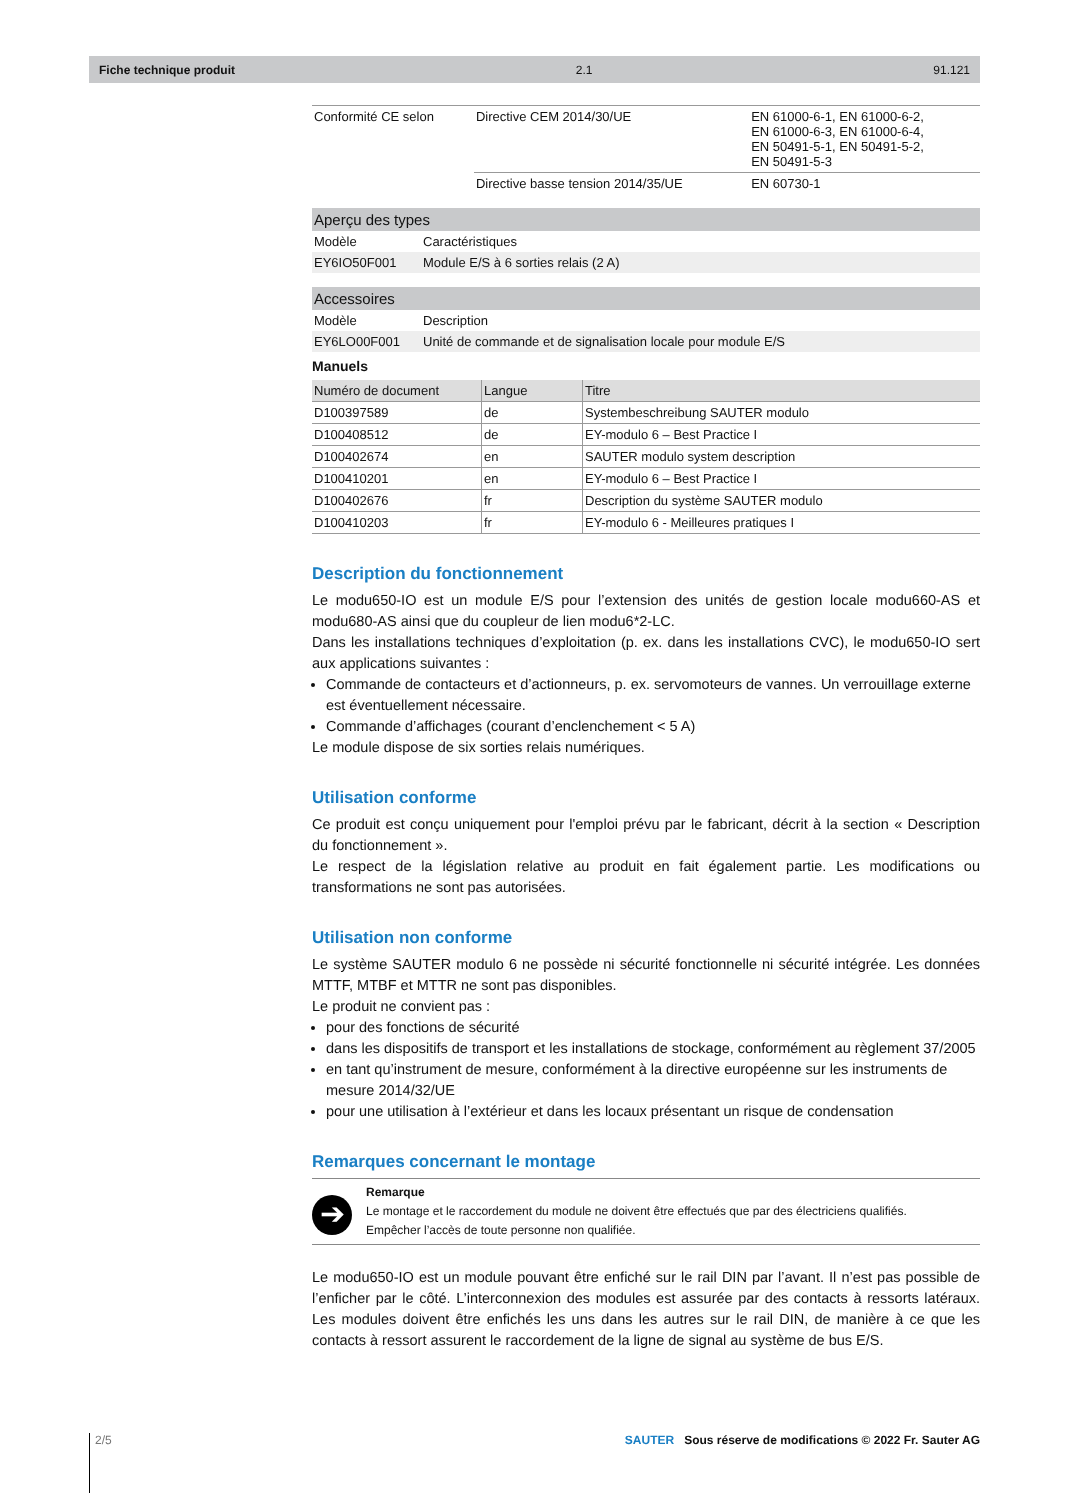Fiche technique produit 2.1 91.121
| Conformité CE selon | Directive CEM 2014/30/UE | EN 61000-6-1, EN 61000-6-2, EN 61000-6-3, EN 61000-6-4, EN 50491-5-1, EN 50491-5-2, EN 50491-5-3 |
| | Directive basse tension 2014/35/UE | EN 60730-1 |
| Aperçu des types | |
| --- | --- |
| Modèle | Caractéristiques |
| EY6IO50F001 | Module E/S à 6 sorties relais (2 A) |
| Accessoires | |
| --- | --- |
| Modèle | Description |
| EY6LO00F001 | Unité de commande et de signalisation locale pour module E/S |
Manuels
| Numéro de document | Langue | Titre |
| --- | --- | --- |
| D100397589 | de | Systembeschreibung SAUTER modulo |
| D100408512 | de | EY-modulo 6 – Best Practice I |
| D100402674 | en | SAUTER modulo system description |
| D100410201 | en | EY-modulo 6 – Best Practice I |
| D100402676 | fr | Description du système SAUTER modulo |
| D100410203 | fr | EY-modulo 6 - Meilleures pratiques I |
Description du fonctionnement
Le modu650-IO est un module E/S pour l’extension des unités de gestion locale modu660-AS et modu680-AS ainsi que du coupleur de lien modu6*2-LC.
Dans les installations techniques d’exploitation (p. ex. dans les installations CVC), le modu650-IO sert aux applications suivantes :
Commande de contacteurs et d’actionneurs, p. ex. servomoteurs de vannes. Un verrouillage externe est éventuellement nécessaire.
Commande d’affichages (courant d’enclenchement < 5 A)
Le module dispose de six sorties relais numériques.
Utilisation conforme
Ce produit est conçu uniquement pour l'emploi prévu par le fabricant, décrit à la section « Description du fonctionnement ».
Le respect de la législation relative au produit en fait également partie. Les modifications ou transformations ne sont pas autorisées.
Utilisation non conforme
Le système SAUTER modulo 6 ne possède ni sécurité fonctionnelle ni sécurité intégrée. Les données MTTF, MTBF et MTTR ne sont pas disponibles.
Le produit ne convient pas :
pour des fonctions de sécurité
dans les dispositifs de transport et les installations de stockage, conformément au règlement 37/2005
en tant qu’instrument de mesure, conformément à la directive européenne sur les instruments de mesure 2014/32/UE
pour une utilisation à l’extérieur et dans les locaux présentant un risque de condensation
Remarques concernant le montage
➔
Remarque
Le montage et le raccordement du module ne doivent être effectués que par des électriciens qualifiés.
Empêcher l’accès de toute personne non qualifiée.
Le modu650-IO est un module pouvant être enfiché sur le rail DIN par l’avant. Il n’est pas possible de l’enficher par le côté. L’interconnexion des modules est assurée par des contacts à ressorts latéraux. Les modules doivent être enfichés les uns dans les autres sur le rail DIN, de manière à ce que les contacts à ressort assurent le raccordement de la ligne de signal au système de bus E/S.
2/5 SAUTER Sous réserve de modifications © 2022 Fr. Sauter AG